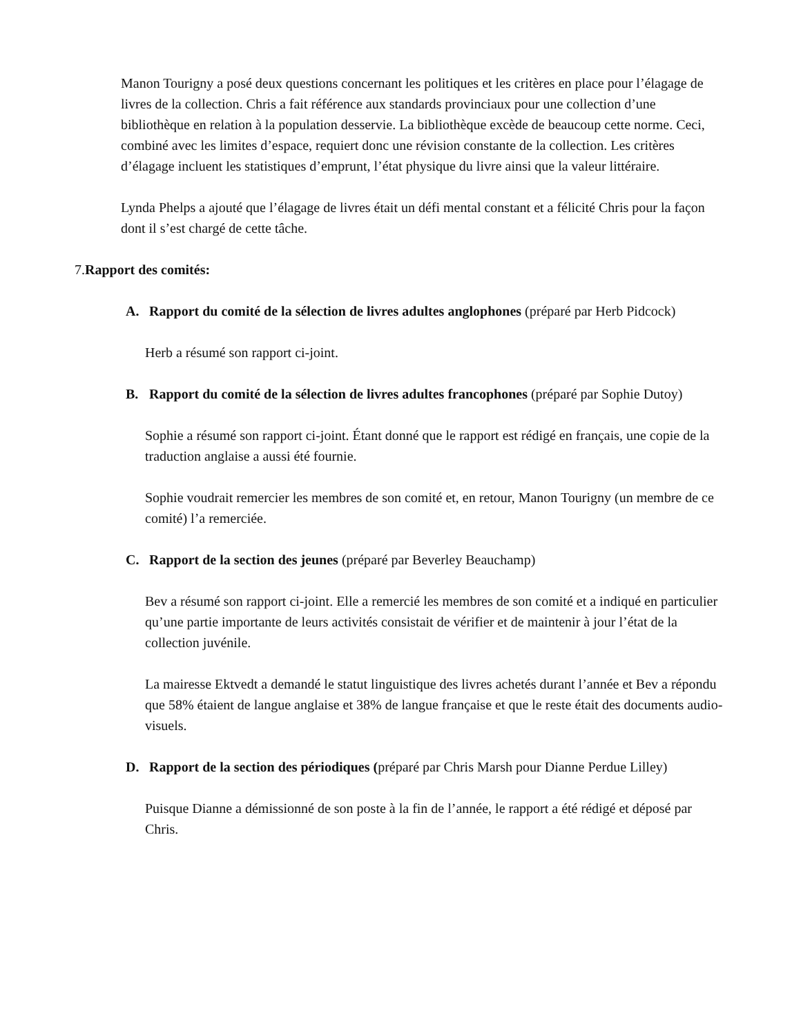Manon Tourigny a posé deux questions concernant les politiques et les critères en place pour l’élagage de livres de la collection. Chris a fait référence aux standards provinciaux pour une collection d’une bibliothèque en relation à la population desservie. La bibliothèque excède de beaucoup cette norme. Ceci, combiné avec les limites d’espace, requiert donc une révision constante de la collection. Les critères d’élagage incluent les statistiques d’emprunt, l’état physique du livre ainsi que la valeur littéraire.
Lynda Phelps a ajouté que l’élagage de livres était un défi mental constant et a félicité Chris pour la façon dont il s’est chargé de cette tâche.
7.Rapport des comités:
A. Rapport du comité de la sélection de livres adultes anglophones (préparé par Herb Pidcock)
Herb a résumé son rapport ci-joint.
B. Rapport du comité de la sélection de livres adultes francophones (préparé par Sophie Dutoy)
Sophie a résumé son rapport ci-joint. Étant donné que le rapport est rédigé en français, une copie de la traduction anglaise a aussi été fournie.
Sophie voudrait remercier les membres de son comité et, en retour, Manon Tourigny (un membre de ce comité) l’a remerciée.
C. Rapport de la section des jeunes (préparé par Beverley Beauchamp)
Bev a résumé son rapport ci-joint. Elle a remercié les membres de son comité et a indiqué en particulier qu’une partie importante de leurs activités consistait de vérifier et de maintenir à jour l’état de la collection juvénile.
La mairesse Ektvedt a demandé le statut linguistique des livres achetés durant l’année et Bev a répondu que 58% étaient de langue anglaise et 38% de langue française et que le reste était des documents audio-visuels.
D. Rapport de la section des périodiques (préparé par Chris Marsh pour Dianne Perdue Lilley)
Puisque Dianne a démissionné de son poste à la fin de l’année, le rapport a été rédigé et déposé par Chris.